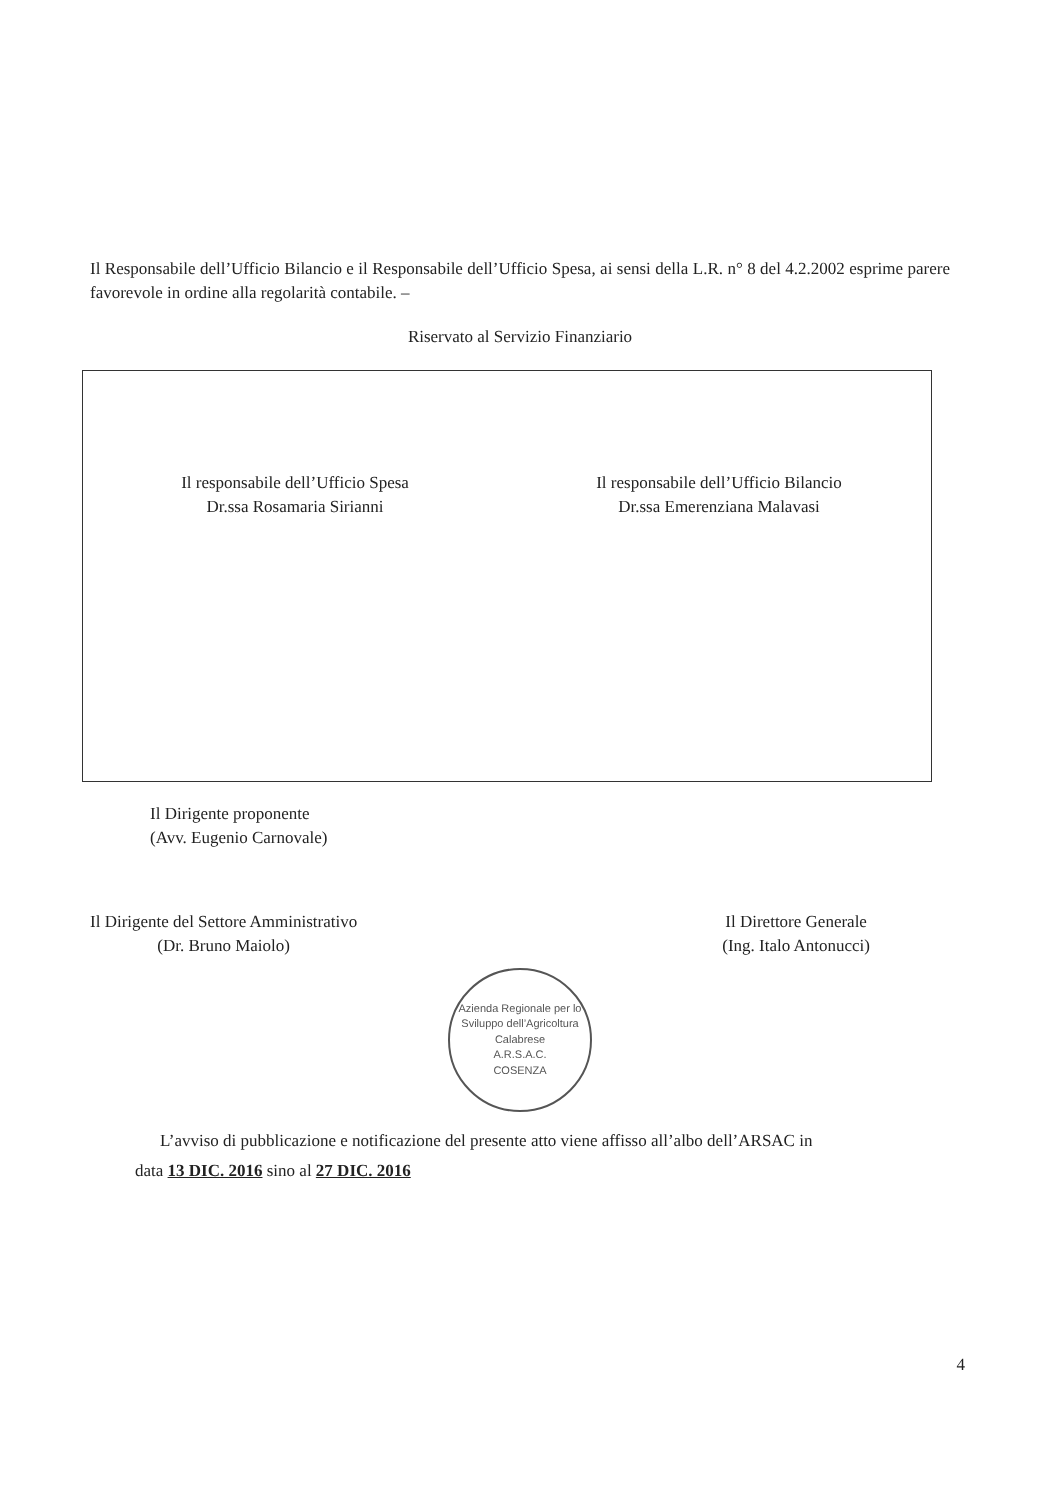Il Responsabile dell’Ufficio Bilancio e il Responsabile dell’Ufficio Spesa, ai sensi della L.R. n° 8 del 4.2.2002 esprime parere favorevole in ordine alla regolarità contabile. –
Riservato al Servizio Finanziario
Il responsabile dell’Ufficio Spesa
Dr.ssa Rosamaria Sirianni
Il responsabile dell’Ufficio Bilancio
Dr.ssa Emerenziana Malavasi
Il Dirigente proponente
(Avv. Eugenio Carnovale)
Il Dirigente del Settore Amministrativo
(Dr. Bruno Maiolo)
Il Direttore Generale
(Ing. Italo Antonucci)
Azienda Regionale per lo Sviluppo dell’Agricoltura Calabrese
A.R.S.A.C.
COSENZA
L’avviso di pubblicazione e notificazione del presente atto viene affisso all’albo dell’ARSAC in
data 13 DIC. 2016 sino al 27 DIC. 2016
4